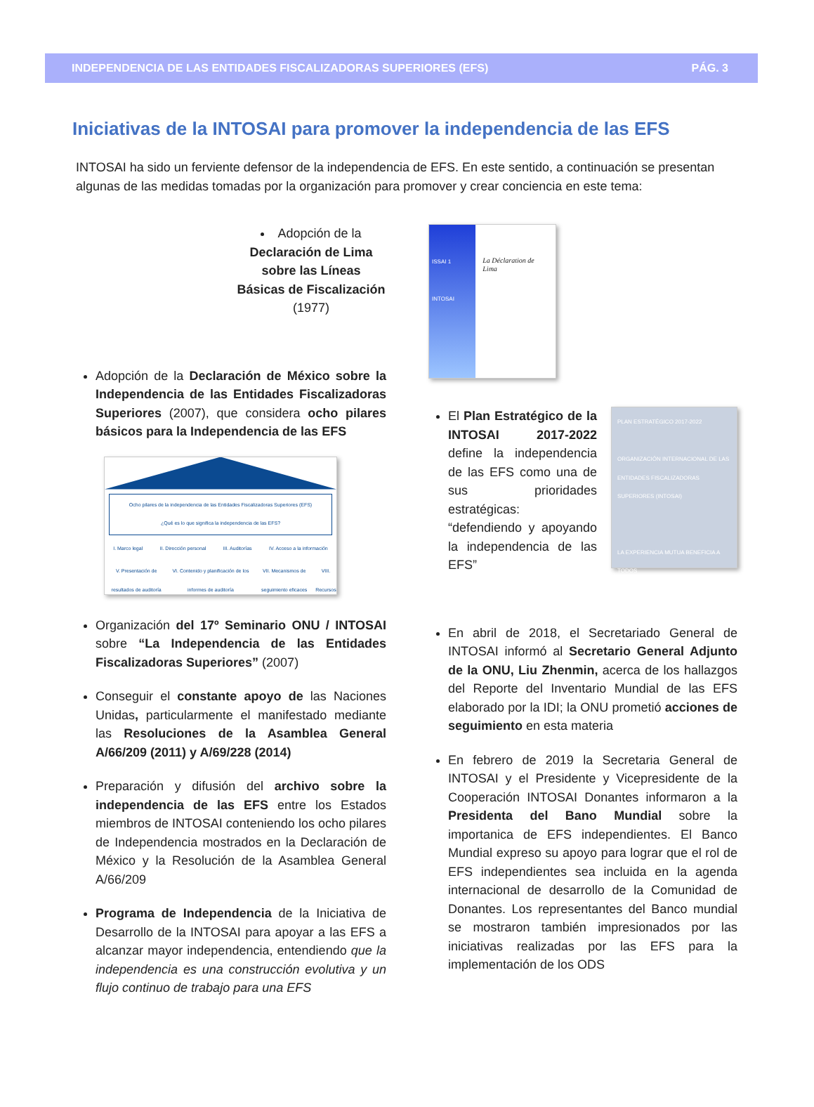INDEPENDENCIA DE LAS ENTIDADES FISCALIZADORAS SUPERIORES (EFS) PÁG. 3
Iniciativas de la INTOSAI para promover la independencia de las EFS
INTOSAI ha sido un ferviente defensor de la independencia de EFS. En este sentido, a continuación se presentan algunas de las medidas tomadas por la organización para promover y crear conciencia en este tema:
Adopción de la Declaración de Lima sobre las Líneas Básicas de Fiscalización (1977)
Adopción de la Declaración de México sobre la Independencia de las Entidades Fiscalizadoras Superiores (2007), que considera ocho pilares básicos para la Independencia de las EFS
Ocho pilares de la independencia de las Entidades Fiscalizadoras Superiores (EFS)
¿Qué es lo que significa la independencia de las EFS?
I. Marco legal II. Dirección personal III. Auditorías IV. Acceso a la información
V. Presentación de resultados de auditoría VI. Contenido y planificación de los informes de auditoría VII. Mecanismos de seguimiento eficaces VIII. Recursos
Organización del 17º Seminario ONU / INTOSAI sobre “La Independencia de las Entidades Fiscalizadoras Superiores” (2007)
Conseguir el constante apoyo de las Naciones Unidas, particularmente el manifestado mediante las Resoluciones de la Asamblea General A/66/209 (2011) y A/69/228 (2014)
Preparación y difusión del archivo sobre la independencia de las EFS entre los Estados miembros de INTOSAI conteniendo los ocho pilares de Independencia mostrados en la Declaración de México y la Resolución de la Asamblea General A/66/209
Programa de Independencia de la Iniciativa de Desarrollo de la INTOSAI para apoyar a las EFS a alcanzar mayor independencia, entendiendo que la independencia es una construcción evolutiva y un flujo continuo de trabajo para una EFS
ISSAI 1
INTOSAI
La Déclaration de Lima
PLAN ESTRATÉGICO 2017-2022
ORGANIZACIÓN INTERNACIONAL DE LAS ENTIDADES FISCALIZADORAS SUPERIORES (INTOSAI)
LA EXPERIENCIA MUTUA BENEFICIA A TODOS
El Plan Estratégico de la INTOSAI 2017-2022 define la independencia de las EFS como una de sus prioridades estratégicas: “defendiendo y apoyando la independencia de las EFS”
En abril de 2018, el Secretariado General de INTOSAI informó al Secretario General Adjunto de la ONU, Liu Zhenmin, acerca de los hallazgos del Reporte del Inventario Mundial de las EFS elaborado por la IDI; la ONU prometió acciones de seguimiento en esta materia
En febrero de 2019 la Secretaria General de INTOSAI y el Presidente y Vicepresidente de la Cooperación INTOSAI Donantes informaron a la Presidenta del Bano Mundial sobre la importanica de EFS independientes. El Banco Mundial expreso su apoyo para lograr que el rol de EFS independientes sea incluida en la agenda internacional de desarrollo de la Comunidad de Donantes. Los representantes del Banco mundial se mostraron también impresionados por las iniciativas realizadas por las EFS para la implementación de los ODS